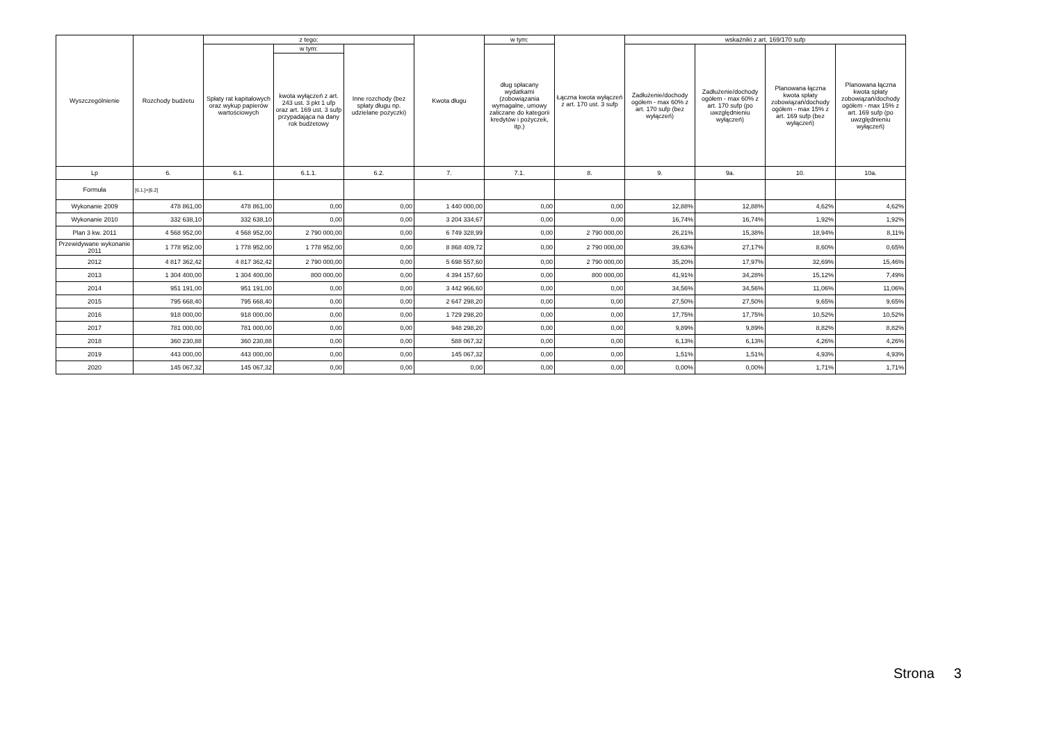| Wyszczególnienie | Rozchody budżetu | z tego: | | | Kwota długu | w tym: | Łączna kwota wyłączeń z art. 170 ust. 3 sufp | wskaźniki z art. 169/170 sufp | | | |
| --- | --- | --- | --- | --- | --- | --- | --- | --- | --- | --- | --- |
| | | Spłaty rat kapitałowych oraz wykup papierów wartościowych | w tym: | Inne rozchody (bez spłaty długu np. udzielane pożyczki) | | dług spłacany wydatkami (zobowiązania wymagalne, umowy zaliczane do kategorii kredytów i pożyczek, itp.) | | Zadłużenie/dochody ogółem - max 60% z art. 170 sufp (bez wyłączeń) | Zadłużenie/dochody ogółem - max 60% z art. 170 sufp (po uwzględnieniu wyłączeń) | Planowana łączna kwota spłaty zobowiązań/dochody ogółem - max 15% z art. 169 sufp (bez wyłączeń) | Planowana łączna kwota spłaty zobowiązań/dochody ogółem - max 15% z art. 169 sufp (po uwzględnieniu wyłączeń) |
| | | | kwota wyłączeń z art. 243 ust. 3 pkt 1 ufp oraz art. 169 ust. 3 sufp przypadająca na dany rok budżetowy | | | | | | | | |
| Lp | 6. | 6.1. | 6.1.1. | 6.2. | 7. | 7.1. | 8. | 9. | 9a. | 10. | 10a. |
| Formuła | [6.1.]+[6.2] | | | | | | | | | | |
| Wykonanie 2009 | 478 861,00 | 478 861,00 | 0,00 | 0,00 | 1 440 000,00 | 0,00 | 0,00 | 12,88% | 12,88% | 4,62% | 4,62% |
| Wykonanie 2010 | 332 638,10 | 332 638,10 | 0,00 | 0,00 | 3 204 334,67 | 0,00 | 0,00 | 16,74% | 16,74% | 1,92% | 1,92% |
| Plan 3 kw. 2011 | 4 568 952,00 | 4 568 952,00 | 2 790 000,00 | 0,00 | 6 749 328,99 | 0,00 | 2 790 000,00 | 26,21% | 15,38% | 18,94% | 8,11% |
| Przewidywane wykonanie 2011 | 1 778 952,00 | 1 778 952,00 | 1 778 952,00 | 0,00 | 8 868 409,72 | 0,00 | 2 790 000,00 | 39,63% | 27,17% | 8,60% | 0,65% |
| 2012 | 4 817 362,42 | 4 817 362,42 | 2 790 000,00 | 0,00 | 5 698 557,60 | 0,00 | 2 790 000,00 | 35,20% | 17,97% | 32,69% | 15,46% |
| 2013 | 1 304 400,00 | 1 304 400,00 | 800 000,00 | 0,00 | 4 394 157,60 | 0,00 | 800 000,00 | 41,91% | 34,28% | 15,12% | 7,49% |
| 2014 | 951 191,00 | 951 191,00 | 0,00 | 0,00 | 3 442 966,60 | 0,00 | 0,00 | 34,56% | 34,56% | 11,06% | 11,06% |
| 2015 | 795 668,40 | 795 668,40 | 0,00 | 0,00 | 2 647 298,20 | 0,00 | 0,00 | 27,50% | 27,50% | 9,65% | 9,65% |
| 2016 | 918 000,00 | 918 000,00 | 0,00 | 0,00 | 1 729 298,20 | 0,00 | 0,00 | 17,75% | 17,75% | 10,52% | 10,52% |
| 2017 | 781 000,00 | 781 000,00 | 0,00 | 0,00 | 948 298,20 | 0,00 | 0,00 | 9,89% | 9,89% | 8,82% | 8,82% |
| 2018 | 360 230,88 | 360 230,88 | 0,00 | 0,00 | 588 067,32 | 0,00 | 0,00 | 6,13% | 6,13% | 4,26% | 4,26% |
| 2019 | 443 000,00 | 443 000,00 | 0,00 | 0,00 | 145 067,32 | 0,00 | 0,00 | 1,51% | 1,51% | 4,93% | 4,93% |
| 2020 | 145 067,32 | 145 067,32 | 0,00 | 0,00 | 0,00 | 0,00 | 0,00 | 0,00% | 0,00% | 1,71% | 1,71% |
Strona 3